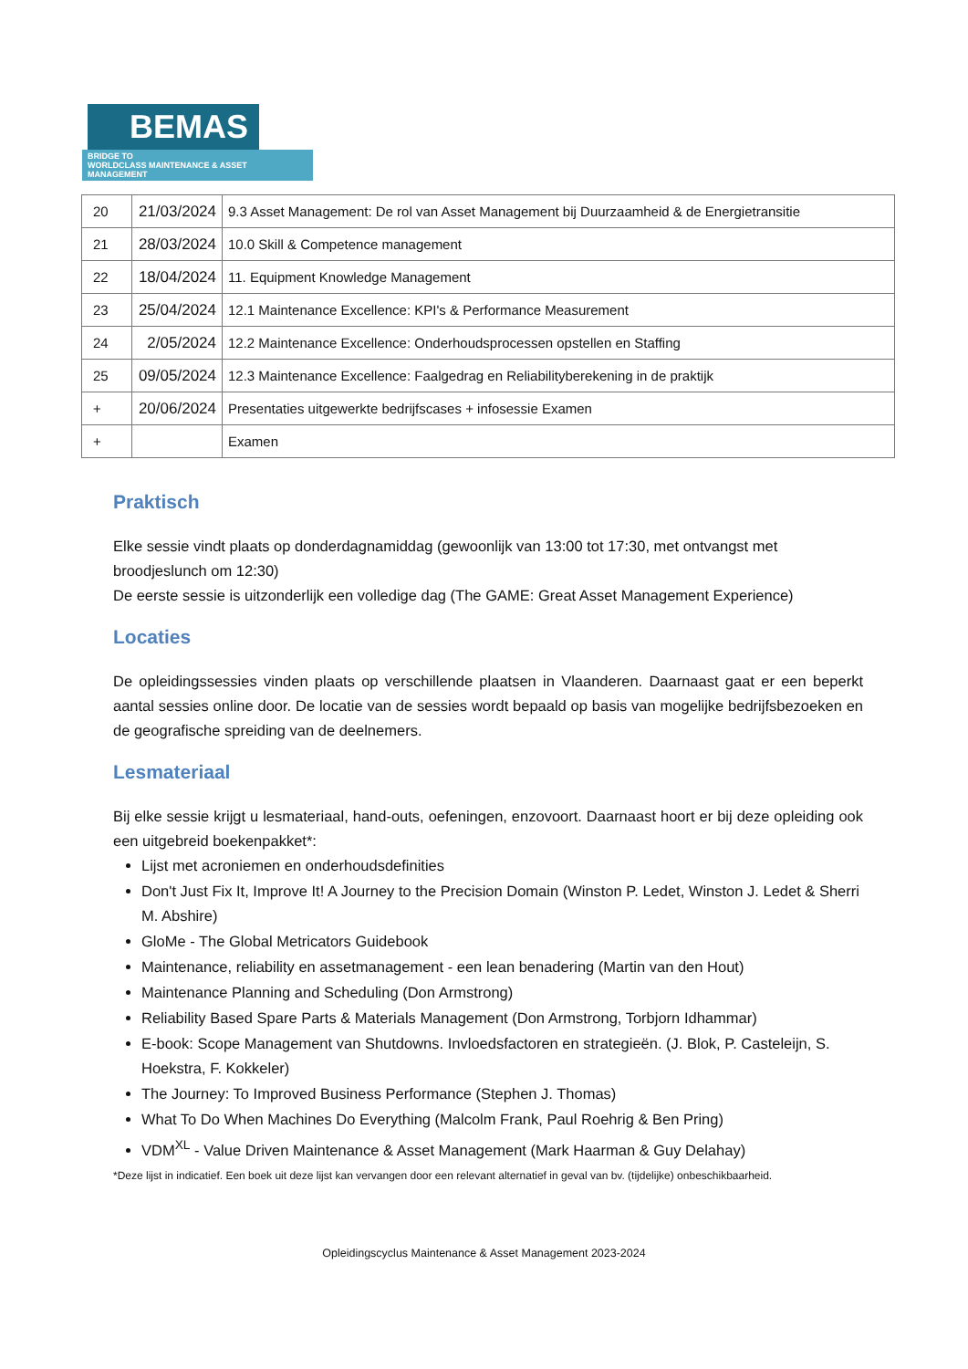BEMAS
BRIDGE TO
WORLDCLASS MAINTENANCE & ASSET MANAGEMENT
| 20 | 21/03/2024 | 9.3 Asset Management: De rol van Asset Management bij Duurzaamheid & de Energietransitie |
| 21 | 28/03/2024 | 10.0 Skill & Competence management |
| 22 | 18/04/2024 | 11. Equipment Knowledge Management |
| 23 | 25/04/2024 | 12.1 Maintenance Excellence: KPI's & Performance Measurement |
| 24 | 2/05/2024 | 12.2 Maintenance Excellence: Onderhoudsprocessen opstellen en Staffing |
| 25 | 09/05/2024 | 12.3 Maintenance Excellence: Faalgedrag en Reliabilityberekening in de praktijk |
| + | 20/06/2024 | Presentaties uitgewerkte bedrijfscases + infosessie Examen |
| + | | Examen |
Praktisch
Elke sessie vindt plaats op donderdagnamiddag (gewoonlijk van 13:00 tot 17:30, met ontvangst met broodjeslunch om 12:30)
De eerste sessie is uitzonderlijk een volledige dag (The GAME: Great Asset Management Experience)
Locaties
De opleidingssessies vinden plaats op verschillende plaatsen in Vlaanderen. Daarnaast gaat er een beperkt aantal sessies online door. De locatie van de sessies wordt bepaald op basis van mogelijke bedrijfsbezoeken en de geografische spreiding van de deelnemers.
Lesmateriaal
Bij elke sessie krijgt u lesmateriaal, hand-outs, oefeningen, enzovoort. Daarnaast hoort er bij deze opleiding ook een uitgebreid boekenpakket*:
Lijst met acroniemen en onderhoudsdefinities
Don't Just Fix It, Improve It! A Journey to the Precision Domain (Winston P. Ledet, Winston J. Ledet & Sherri M. Abshire)
GloMe - The Global Metricators Guidebook
Maintenance, reliability en assetmanagement - een lean benadering (Martin van den Hout)
Maintenance Planning and Scheduling (Don Armstrong)
Reliability Based Spare Parts & Materials Management (Don Armstrong, Torbjorn Idhammar)
E-book: Scope Management van Shutdowns. Invloedsfactoren en strategieën. (J. Blok, P. Casteleijn, S. Hoekstra, F. Kokkeler)
The Journey: To Improved Business Performance (Stephen J. Thomas)
What To Do When Machines Do Everything (Malcolm Frank, Paul Roehrig & Ben Pring)
VDM<sup>XL</sup> - Value Driven Maintenance & Asset Management (Mark Haarman & Guy Delahay)
*Deze lijst in indicatief. Een boek uit deze lijst kan vervangen door een relevant alternatief in geval van bv. (tijdelijke) onbeschikbaarheid.
Opleidingscyclus Maintenance & Asset Management 2023-2024